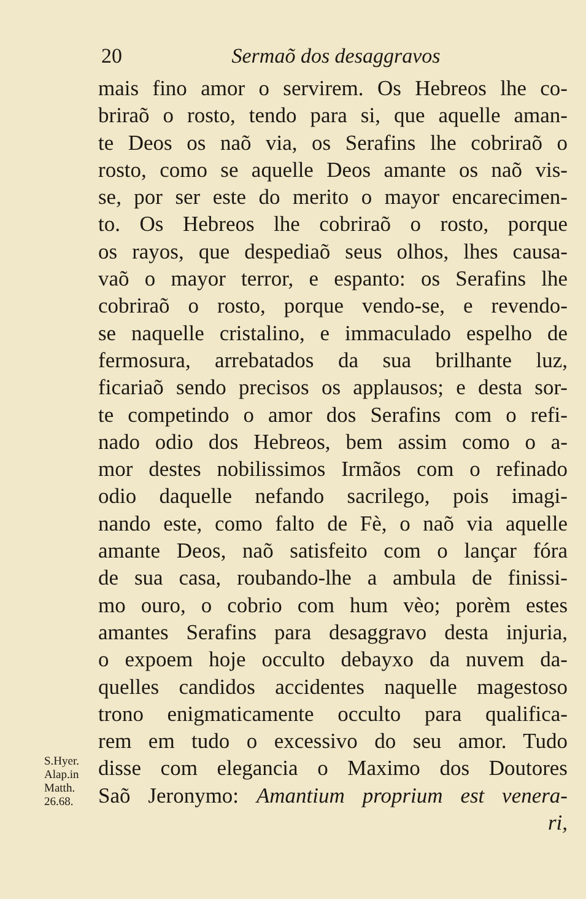20 Sermaõ dos desaggravos
S.Hyer.
Alap.in
Matth.
26.68.
mais fino amor o servirem. Os Hebreos lhe co-
briraõ o rosto, tendo para si, que aquelle aman-
te Deos os naõ via, os Serafins lhe cobriraõ o
rosto, como se aquelle Deos amante os naõ vis-
se, por ser este do merito o mayor encarecimen-
to. Os Hebreos lhe cobriraõ o rosto, porque
os rayos, que despediaõ seus olhos, lhes causa-
vaõ o mayor terror, e espanto: os Serafins lhe
cobriraõ o rosto, porque vendo-se, e revendo-
se naquelle cristalino, e immaculado espelho de
fermosura, arrebatados da sua brilhante luz,
ficariaõ sendo precisos os applausos; e desta sor-
te competindo o amor dos Serafins com o refi-
nado odio dos Hebreos, bem assim como o a-
mor destes nobilissimos Irmãos com o refinado
odio daquelle nefando sacrilego, pois imagi-
nando este, como falto de Fè, o naõ via aquelle
amante Deos, naõ satisfeito com o lançar fóra
de sua casa, roubando-lhe a ambula de finissi-
mo ouro, o cobrio com hum vèo; porèm estes
amantes Serafins para desaggravo desta injuria,
o expoem hoje occulto debayxo da nuvem da-
quelles candidos accidentes naquelle magestoso
trono enigmaticamente occulto para qualifica-
rem em tudo o excessivo do seu amor. Tudo
disse com elegancia o Maximo dos Doutores
Saõ Jeronymo: Amantium proprium est venera-
ri,